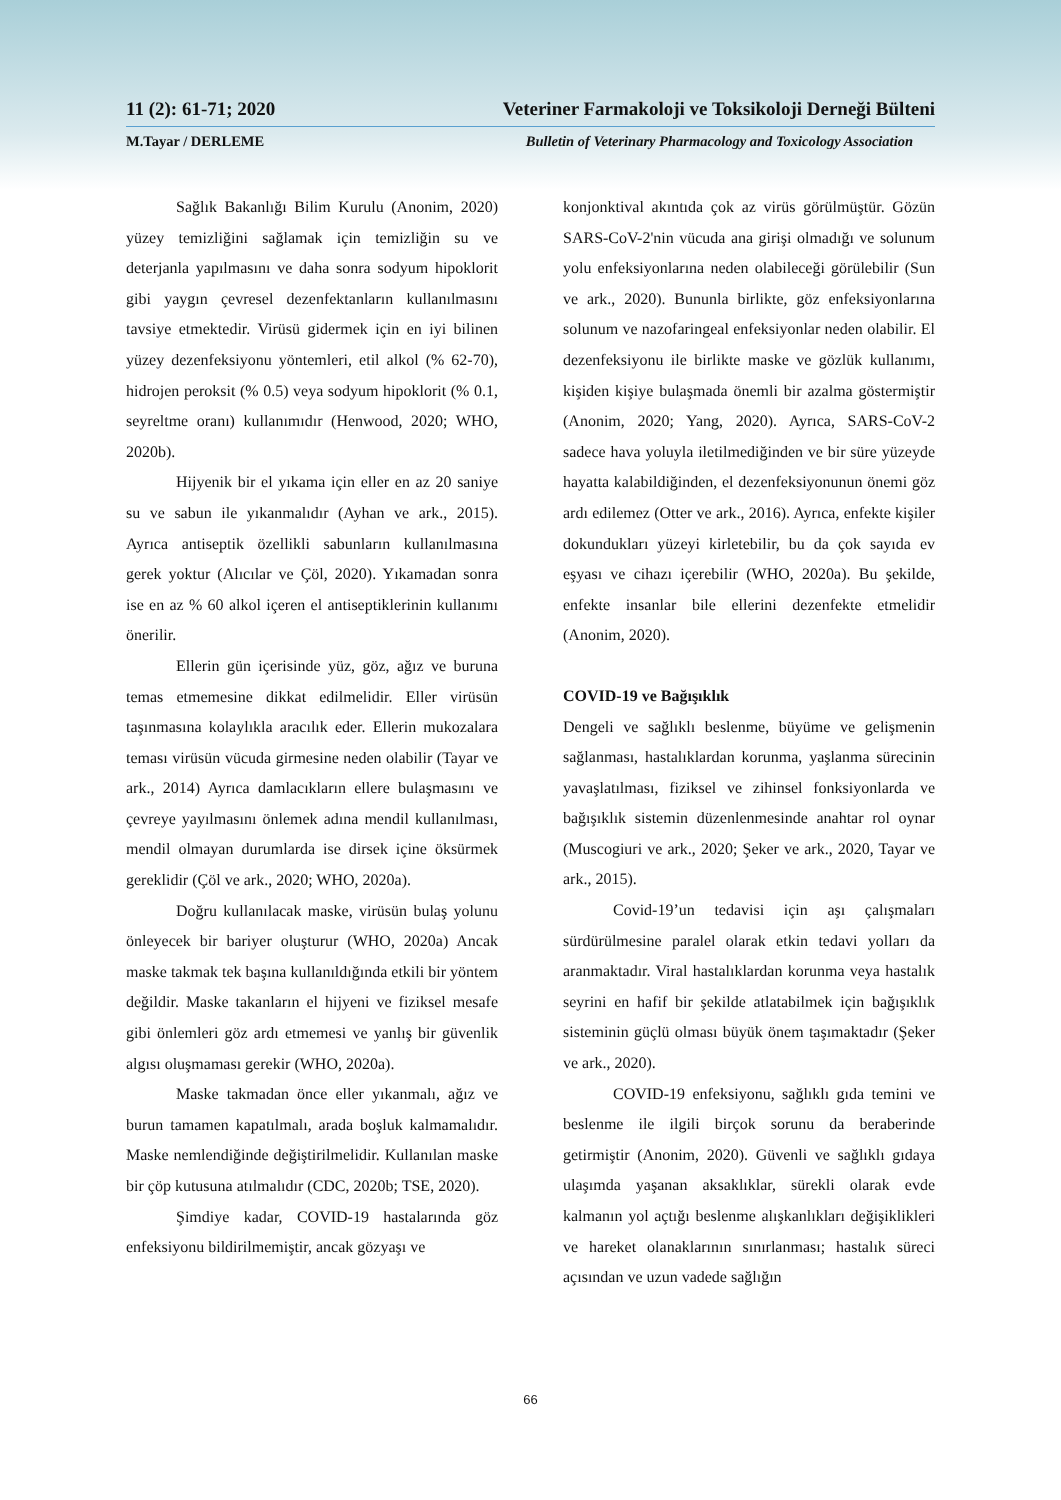11 (2): 61-71; 2020 Veteriner Farmakoloji ve Toksikoloji Derneği Bülteni
M.Tayar / DERLEME Bulletin of Veterinary Pharmacology and Toxicology Association
Sağlık Bakanlığı Bilim Kurulu (Anonim, 2020) yüzey temizliğini sağlamak için temizliğin su ve deterjanla yapılmasını ve daha sonra sodyum hipoklorit gibi yaygın çevresel dezenfektanların kullanılmasını tavsiye etmektedir. Virüsü gidermek için en iyi bilinen yüzey dezenfeksiyonu yöntemleri, etil alkol (% 62-70), hidrojen peroksit (% 0.5) veya sodyum hipoklorit (% 0.1, seyreltme oranı) kullanımıdır (Henwood, 2020; WHO, 2020b).
Hijyenik bir el yıkama için eller en az 20 saniye su ve sabun ile yıkanmalıdır (Ayhan ve ark., 2015). Ayrıca antiseptik özellikli sabunların kullanılmasına gerek yoktur (Alıcılar ve Çöl, 2020). Yıkamadan sonra ise en az % 60 alkol içeren el antiseptiklerinin kullanımı önerilir.
Ellerin gün içerisinde yüz, göz, ağız ve buruna temas etmemesine dikkat edilmelidir. Eller virüsün taşınmasına kolaylıkla aracılık eder. Ellerin mukozalara teması virüsün vücuda girmesine neden olabilir (Tayar ve ark., 2014) Ayrıca damlacıkların ellere bulaşmasını ve çevreye yayılmasını önlemek adına mendil kullanılması, mendil olmayan durumlarda ise dirsek içine öksürmek gereklidir (Çöl ve ark., 2020; WHO, 2020a).
Doğru kullanılacak maske, virüsün bulaş yolunu önleyecek bir bariyer oluşturur (WHO, 2020a) Ancak maske takmak tek başına kullanıldığında etkili bir yöntem değildir. Maske takanların el hijyeni ve fiziksel mesafe gibi önlemleri göz ardı etmemesi ve yanlış bir güvenlik algısı oluşmaması gerekir (WHO, 2020a).
Maske takmadan önce eller yıkanmalı, ağız ve burun tamamen kapatılmalı, arada boşluk kalmamalıdır. Maske nemlendiğinde değiştirilmelidir. Kullanılan maske bir çöp kutusuna atılmalıdır (CDC, 2020b; TSE, 2020).
Şimdiye kadar, COVID-19 hastalarında göz enfeksiyonu bildirilmemiştir, ancak gözyaşı ve
konjonktival akıntıda çok az virüs görülmüştür. Gözün SARS-CoV-2'nin vücuda ana girişi olmadığı ve solunum yolu enfeksiyonlarına neden olabileceği görülebilir (Sun ve ark., 2020). Bununla birlikte, göz enfeksiyonlarına solunum ve nazofaringeal enfeksiyonlar neden olabilir. El dezenfeksiyonu ile birlikte maske ve gözlük kullanımı, kişiden kişiye bulaşmada önemli bir azalma göstermiştir (Anonim, 2020; Yang, 2020). Ayrıca, SARS-CoV-2 sadece hava yoluyla iletilmediğinden ve bir süre yüzeyde hayatta kalabildiğinden, el dezenfeksiyonunun önemi göz ardı edilemez (Otter ve ark., 2016). Ayrıca, enfekte kişiler dokundukları yüzeyi kirletebilir, bu da çok sayıda ev eşyası ve cihazı içerebilir (WHO, 2020a). Bu şekilde, enfekte insanlar bile ellerini dezenfekte etmelidir (Anonim, 2020).
COVID-19 ve Bağışıklık
Dengeli ve sağlıklı beslenme, büyüme ve gelişmenin sağlanması, hastalıklardan korunma, yaşlanma sürecinin yavaşlatılması, fiziksel ve zihinsel fonksiyonlarda ve bağışıklık sistemin düzenlenmesinde anahtar rol oynar (Muscogiuri ve ark., 2020; Şeker ve ark., 2020, Tayar ve ark., 2015).
Covid-19’un tedavisi için aşı çalışmaları sürdürülmesine paralel olarak etkin tedavi yolları da aranmaktadır. Viral hastalıklardan korunma veya hastalık seyrini en hafif bir şekilde atlatabilmek için bağışıklık sisteminin güçlü olması büyük önem taşımaktadır (Şeker ve ark., 2020).
COVID-19 enfeksiyonu, sağlıklı gıda temini ve beslenme ile ilgili birçok sorunu da beraberinde getirmiştir (Anonim, 2020). Güvenli ve sağlıklı gıdaya ulaşımda yaşanan aksaklıklar, sürekli olarak evde kalmanın yol açtığı beslenme alışkanlıkları değişiklikleri ve hareket olanaklarının sınırlanması; hastalık süreci açısından ve uzun vadede sağlığın
66